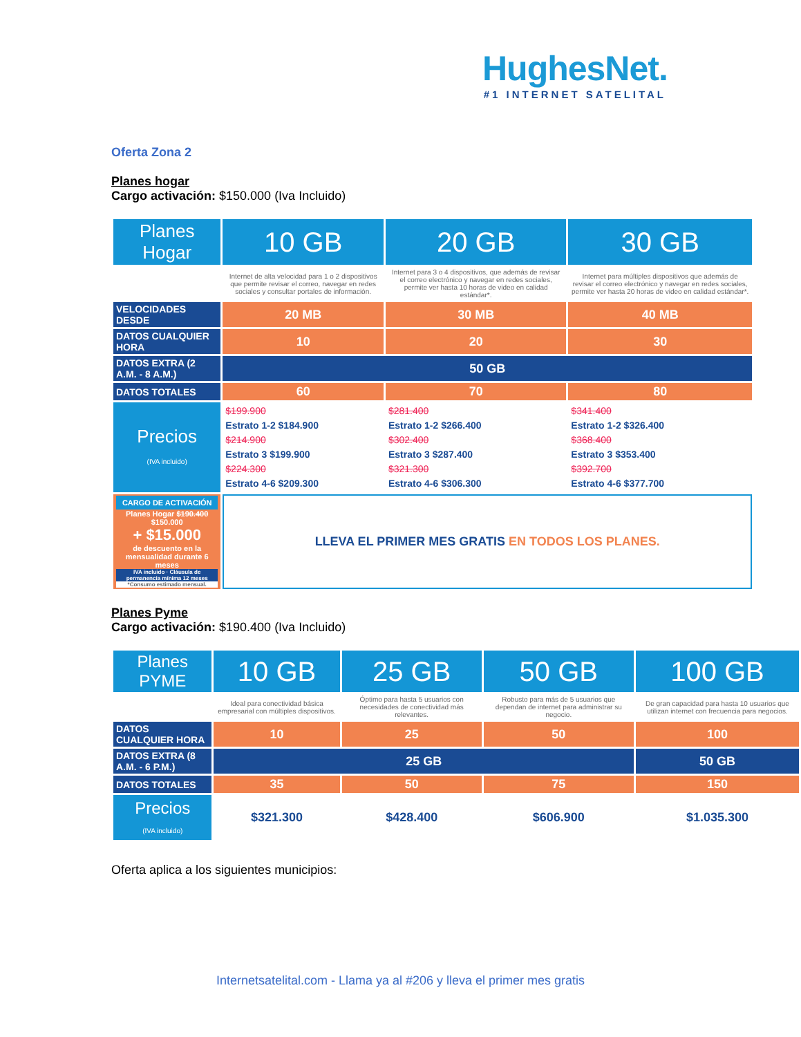HughesNet.
#1 INTERNET SATELITAL
Oferta Zona 2
Planes hogar
Cargo activación: $150.000 (Iva Incluido)
| Planes Hogar | 10 GB | 20 GB | 30 GB |
| --- | --- | --- | --- |
| | Internet de alta velocidad para 1 o 2 dispositivos que permite revisar el correo, navegar en redes sociales y consultar portales de información. | Internet para 3 o 4 dispositivos, que además de revisar el correo electrónico y navegar en redes sociales, permite ver hasta 10 horas de video en calidad estándar*. | Internet para múltiples dispositivos que además de revisar el correo electrónico y navegar en redes sociales, permite ver hasta 20 horas de video en calidad estándar*. |
| VELOCIDADES DESDE | 20 MB | 30 MB | 40 MB |
| DATOS CUALQUIER HORA | 10 | 20 | 30 |
| DATOS EXTRA (2 A.M. - 8 A.M.) | 50 GB | | |
| DATOS TOTALES | 60 | 70 | 80 |
| Precios (IVA incluido) | $199.900 Estrato 1-2 $184.900 $214.900 Estrato 3 $199.900 $224.300 Estrato 4-6 $209.300 | $281.400 Estrato 1-2 $266.400 $302.400 Estrato 3 $287.400 $321.300 Estrato 4-6 $306.300 | $341.400 Estrato 1-2 $326.400 $368.400 Estrato 3 $353.400 $392.700 Estrato 4-6 $377.700 |
| CARGO DE ACTIVACIÓN Planes Hogar $190.400 $150.000 + $15.000 de descuento en la mensualidad durante 6 meses IVA incluido · Cláusula de permanencia mínima 12 meses *Consumo estimado mensual. | LLEVA EL PRIMER MES GRATIS EN TODOS LOS PLANES. | | |
Planes Pyme
Cargo activación: $190.400 (Iva Incluido)
| Planes PYME | 10 GB | 25 GB | 50 GB | 100 GB |
| --- | --- | --- | --- | --- |
| | Ideal para conectividad básica empresarial con múltiples dispositivos. | Óptimo para hasta 5 usuarios con necesidades de conectividad más relevantes. | Robusto para más de 5 usuarios que dependan de internet para administrar su negocio. | De gran capacidad para hasta 10 usuarios que utilizan internet con frecuencia para negocios. |
| DATOS CUALQUIER HORA | 10 | 25 | 50 | 100 |
| DATOS EXTRA (8 A.M. - 6 P.M.) | 25 GB | | | 50 GB |
| DATOS TOTALES | 35 | 50 | 75 | 150 |
| Precios (IVA incluido) | $321.300 | $428.400 | $606.900 | $1.035.300 |
Oferta aplica a los siguientes municipios:
Internetsatelital.com - Llama ya al #206 y lleva el primer mes gratis